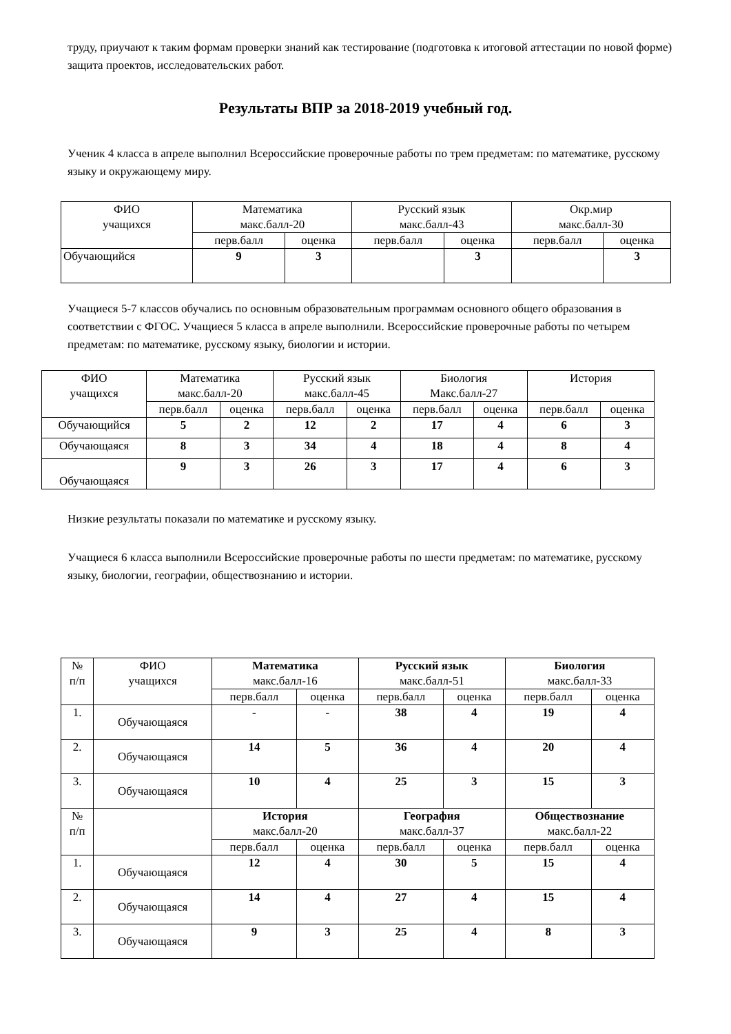труду, приучают к таким формам проверки знаний как тестирование (подготовка к итоговой аттестации по новой форме) защита проектов, исследовательских работ.
Результаты ВПР за 2018-2019 учебный год.
Ученик 4 класса в апреле выполнил Всероссийские проверочные работы по трем предметам: по математике, русскому языку и окружающему миру.
| ФИО учащихся | Математика макс.балл-20 | | Русский язык макс.балл-43 | | Окр.мир макс.балл-30 | |
| --- | --- | --- | --- | --- | --- | --- |
| | перв.балл | оценка | перв.балл | оценка | перв.балл | оценка |
| Обучающийся | 9 | 3 | | 3 | | 3 |
Учащиеся 5-7 классов обучались по основным образовательным программам основного общего образования в соответствии с ФГОС. Учащиеся 5 класса в апреле выполнили. Всероссийские проверочные работы по четырем предметам: по математике, русскому языку, биологии и истории.
| ФИО учащихся | Математика макс.балл-20 | | Русский язык макс.балл-45 | | Биология Макс.балл-27 | | История | |
| --- | --- | --- | --- | --- | --- | --- | --- | --- |
| | перв.балл | оценка | перв.балл | оценка | перв.балл | оценка | перв.балл | оценка |
| Обучающийся | 5 | 2 | 12 | 2 | 17 | 4 | 6 | 3 |
| Обучающаяся | 8 | 3 | 34 | 4 | 18 | 4 | 8 | 4 |
| Обучающаяся | 9 | 3 | 26 | 3 | 17 | 4 | 6 | 3 |
Низкие результаты показали по математике и русскому языку.
Учащиеся 6 класса выполнили Всероссийские проверочные работы по шести предметам: по математике, русскому языку, биологии, географии, обществознанию и истории.
| № п/п | ФИО учащихся | Математика макс.балл-16 | | Русский язык макс.балл-51 | | Биология макс.балл-33 | |
| --- | --- | --- | --- | --- | --- | --- | --- |
| | | перв.балл | оценка | перв.балл | оценка | перв.балл | оценка |
| 1. | Обучающаяся | - | - | 38 | 4 | 19 | 4 |
| 2. | Обучающаяся | 14 | 5 | 36 | 4 | 20 | 4 |
| 3. | Обучающаяся | 10 | 4 | 25 | 3 | 15 | 3 |
| № п/п | | История макс.балл-20 | | География макс.балл-37 | | Обществознание макс.балл-22 | |
| | | перв.балл | оценка | перв.балл | оценка | перв.балл | оценка |
| 1. | Обучающаяся | 12 | 4 | 30 | 5 | 15 | 4 |
| 2. | Обучающаяся | 14 | 4 | 27 | 4 | 15 | 4 |
| 3. | Обучающаяся | 9 | 3 | 25 | 4 | 8 | 3 |